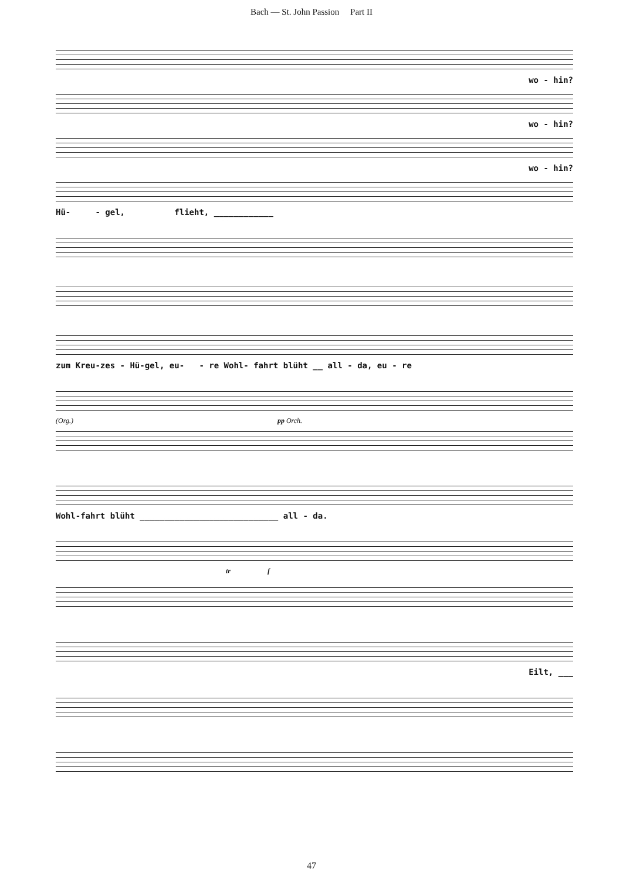Bach — St. John Passion Part II
wo - hin?
wo - hin?
wo - hin?
Hü- - gel, flieht, ____________
zum Kreu-zes - Hü-gel, eu- - re Wohl- fahrt blüht __ all - da, eu - re
(Org.) pp Orch.
Wohl-fahrt blüht ____________________________ all - da.
tr f
Eilt, ___
47